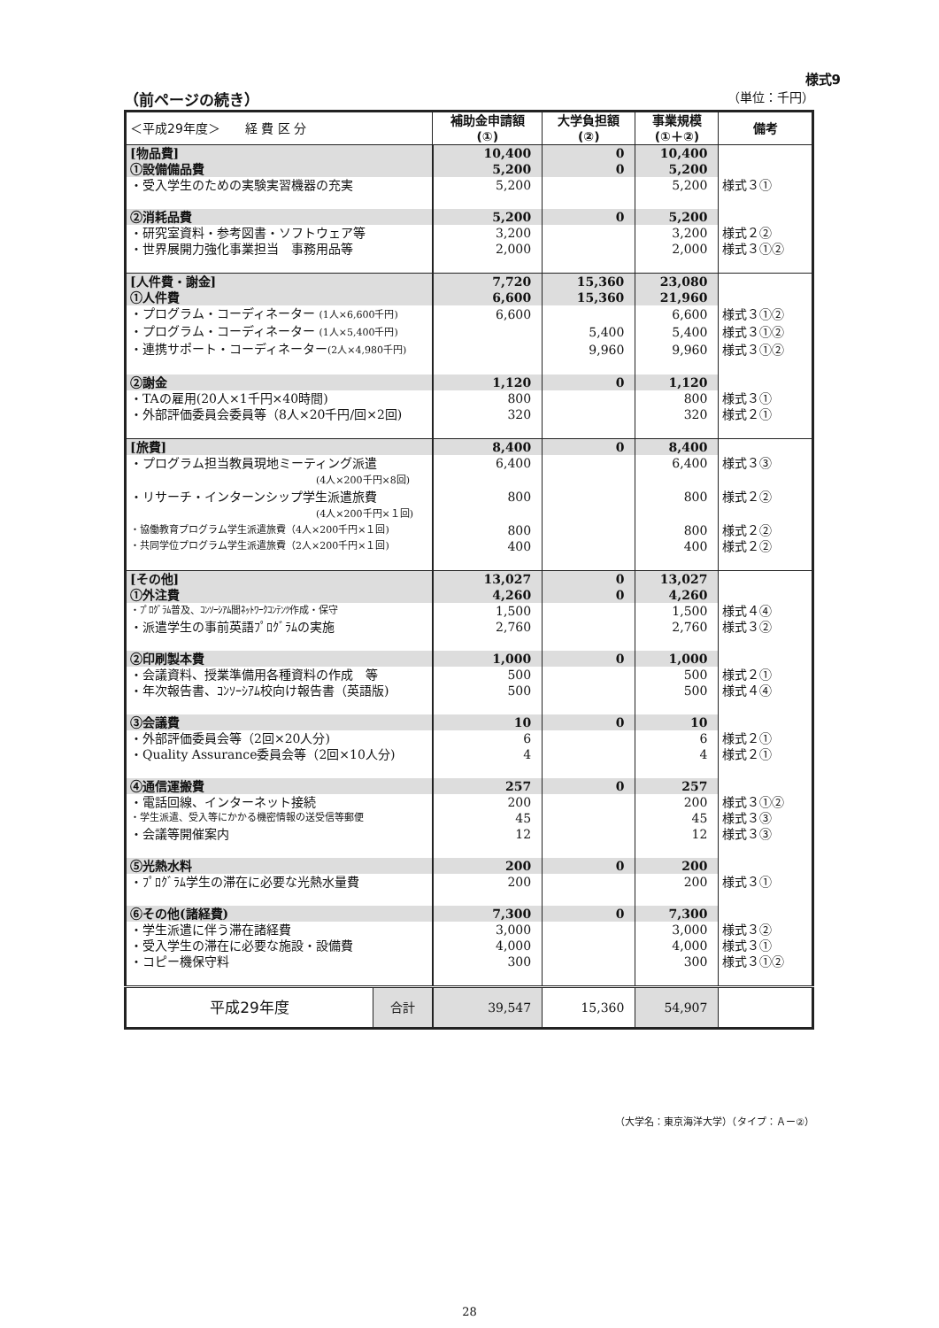様式9
（前ページの続き） （単位：千円）
| ＜平成29年度＞ 経 費 区 分 | | 補助金申請額 (①) | 大学負担額 (②) | 事業規模 (①＋②) | 備考 |
| --- | --- | --- | --- | --- | --- |
| [物品費] | | 10,400 | 0 | 10,400 | |
| ①設備備品費 | | 5,200 | 0 | 5,200 | |
| ・受入学生のための実験実習機器の充実 | | 5,200 | | 5,200 | 様式３① |
| ②消耗品費 | | 5,200 | 0 | 5,200 | |
| ・研究室資料・参考図書・ソフトウェア等 | | 3,200 | | 3,200 | 様式２② |
| ・世界展開力強化事業担当 事務用品等 | | 2,000 | | 2,000 | 様式３①② |
| [人件費・謝金] | | 7,720 | 15,360 | 23,080 | |
| ①人件費 | | 6,600 | 15,360 | 21,960 | |
| ・プログラム・コーディネーター (1人×6,600千円) | | 6,600 | | 6,600 | 様式３①② |
| ・プログラム・コーディネーター (1人×5,400千円) | | | 5,400 | 5,400 | 様式３①② |
| ・連携サポート・コーディネーター (2人×4,980千円) | | | 9,960 | 9,960 | 様式３①② |
| ②謝金 | | 1,120 | 0 | 1,120 | |
| ・TAの雇用(20人×1千円×40時間) | | 800 | | 800 | 様式３① |
| ・外部評価委員会委員等（8人×20千円/回×2回) | | 320 | | 320 | 様式２① |
| [旅費] | | 8,400 | 0 | 8,400 | |
| ・プログラム担当教員現地ミーティング派遣 (4人×200千円×8回) | | 6,400 | | 6,400 | 様式３③ |
| ・リサーチ・インターンシップ学生派遣旅費 (4人×200千円×１回) | | 800 | | 800 | 様式２② |
| ・協働教育プログラム学生派遣旅費（4人×200千円×１回) | | 800 | | 800 | 様式２② |
| ・共同学位プログラム学生派遣旅費（2人×200千円×１回) | | 400 | | 400 | 様式２② |
| [その他] | | 13,027 | 0 | 13,027 | |
| ①外注費 | | 4,260 | 0 | 4,260 | |
| ・ﾌﾟﾛｸﾞﾗﾑ普及、ｺﾝｿｰｼｱﾑ間ﾈｯﾄﾜｰｸｺﾝﾃﾝﾂ作成・保守 | | 1,500 | | 1,500 | 様式４④ |
| ・派遣学生の事前英語ﾌﾟﾛｸﾞﾗﾑの実施 | | 2,760 | | 2,760 | 様式３② |
| ②印刷製本費 | | 1,000 | 0 | 1,000 | |
| ・会議資料、授業準備用各種資料の作成 等 | | 500 | | 500 | 様式２① |
| ・年次報告書、ｺﾝｿｰｼｱﾑ校向け報告書（英語版) | | 500 | | 500 | 様式４④ |
| ③会議費 | | 10 | 0 | 10 | |
| ・外部評価委員会等（2回×20人分) | | 6 | | 6 | 様式２① |
| ・Quality Assurance委員会等（2回×10人分) | | 4 | | 4 | 様式２① |
| ④通信運搬費 | | 257 | 0 | 257 | |
| ・電話回線、インターネット接続 | | 200 | | 200 | 様式３①② |
| ・学生派遣、受入等にかかる機密情報の送受信等郵便 | | 45 | | 45 | 様式３③ |
| ・会議等開催案内 | | 12 | | 12 | 様式３③ |
| ⑤光熱水料 | | 200 | 0 | 200 | |
| ・ﾌﾟﾛｸﾞﾗﾑ学生の滞在に必要な光熱水量費 | | 200 | | 200 | 様式３① |
| ⑥その他(諸経費) | | 7,300 | 0 | 7,300 | |
| ・学生派遣に伴う滞在諸経費 | | 3,000 | | 3,000 | 様式３② |
| ・受入学生の滞在に必要な施設・設備費 | | 4,000 | | 4,000 | 様式３① |
| ・コピー機保守料 | | 300 | | 300 | 様式３①② |
| 平成29年度 | 合計 | 39,547 | 15,360 | 54,907 | |
（大学名：東京海洋大学）（タイプ：Ａー②）
28